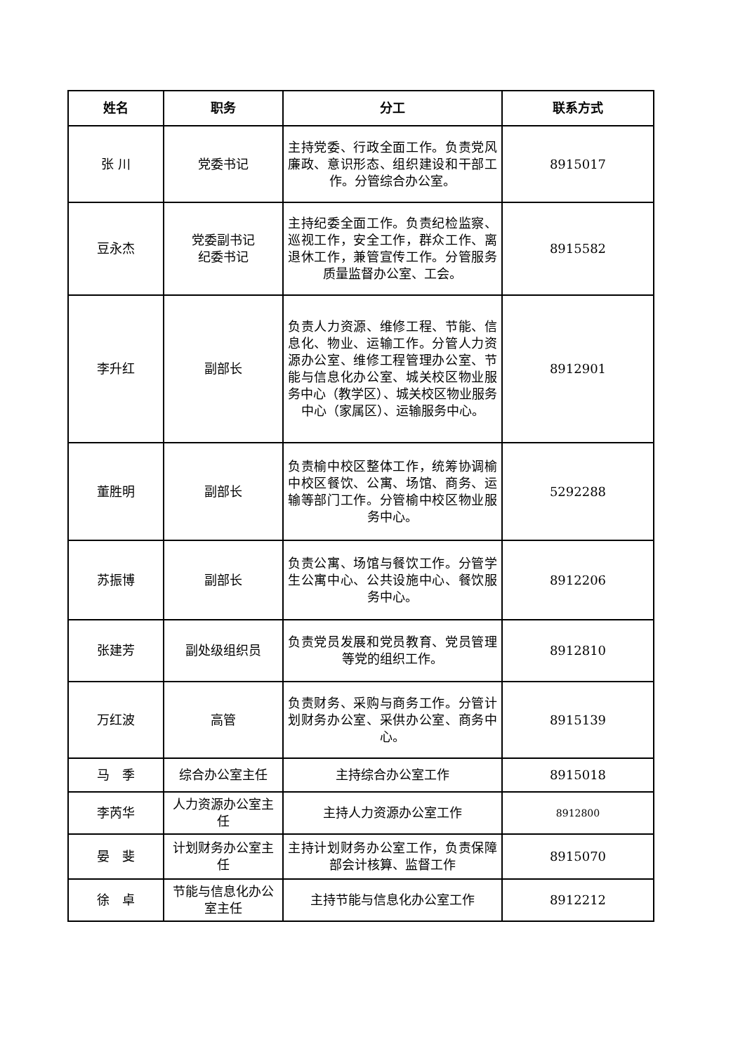| 姓名 | 职务 | 分工 | 联系方式 |
| --- | --- | --- | --- |
| 张 川 | 党委书记 | 主持党委、行政全面工作。负责党风廉政、意识形态、组织建设和干部工作。分管综合办公室。 | 8915017 |
| 豆永杰 | 党委副书记 纪委书记 | 主持纪委全面工作。负责纪检监察、巡视工作，安全工作，群众工作、离退休工作，兼管宣传工作。分管服务质量监督办公室、工会。 | 8915582 |
| 李升红 | 副部长 | 负责人力资源、维修工程、节能、信息化、物业、运输工作。分管人力资源办公室、维修工程管理办公室、节能与信息化办公室、城关校区物业服务中心（教学区）、城关校区物业服务中心（家属区）、运输服务中心。 | 8912901 |
| 董胜明 | 副部长 | 负责榆中校区整体工作，统筹协调榆中校区餐饮、公寓、场馆、商务、运输等部门工作。分管榆中校区物业服务中心。 | 5292288 |
| 苏振博 | 副部长 | 负责公寓、场馆与餐饮工作。分管学生公寓中心、公共设施中心、餐饮服务中心。 | 8912206 |
| 张建芳 | 副处级组织员 | 负责党员发展和党员教育、党员管理等党的组织工作。 | 8912810 |
| 万红波 | 高管 | 负责财务、采购与商务工作。分管计划财务办公室、采供办公室、商务中心。 | 8915139 |
| 马 季 | 综合办公室主任 | 主持综合办公室工作 | 8915018 |
| 李芮华 | 人力资源办公室主任 | 主持人力资源办公室工作 | 8912800 |
| 晏 斐 | 计划财务办公室主任 | 主持计划财务办公室工作，负责保障部会计核算、监督工作 | 8915070 |
| 徐 卓 | 节能与信息化办公室主任 | 主持节能与信息化办公室工作 | 8912212 |